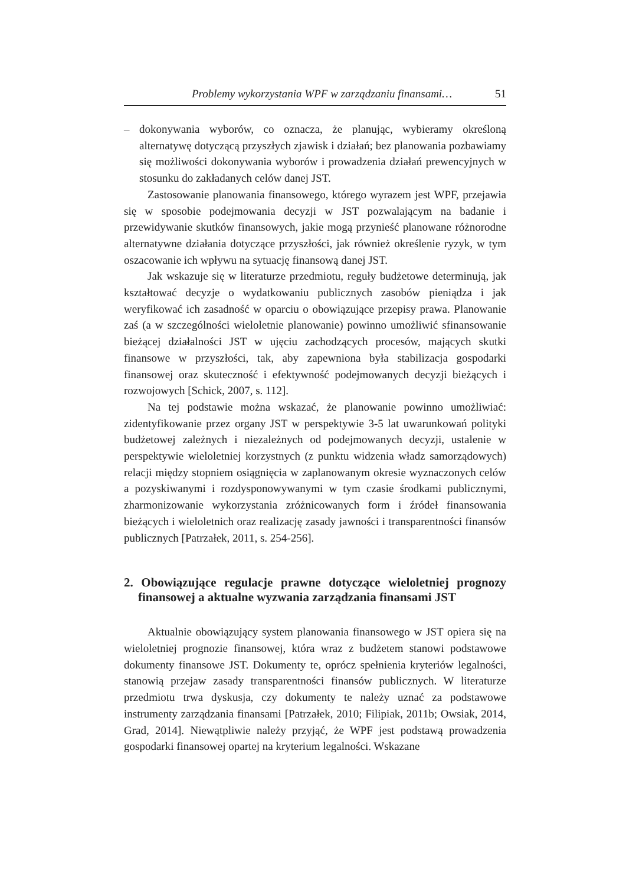Problemy wykorzystania WPF w zarządzaniu finansami… 51
– dokonywania wyborów, co oznacza, że planując, wybieramy określoną alternatywę dotyczącą przyszłych zjawisk i działań; bez planowania pozbawiamy się możliwości dokonywania wyborów i prowadzenia działań prewencyjnych w stosunku do zakładanych celów danej JST.
Zastosowanie planowania finansowego, którego wyrazem jest WPF, przejawia się w sposobie podejmowania decyzji w JST pozwalającym na badanie i przewidywanie skutków finansowych, jakie mogą przynieść planowane różnorodne alternatywne działania dotyczące przyszłości, jak również określenie ryzyk, w tym oszacowanie ich wpływu na sytuację finansową danej JST.
Jak wskazuje się w literaturze przedmiotu, reguły budżetowe determinują, jak kształtować decyzje o wydatkowaniu publicznych zasobów pieniądza i jak weryfikować ich zasadność w oparciu o obowiązujące przepisy prawa. Planowanie zaś (a w szczególności wieloletnie planowanie) powinno umożliwić sfinansowanie bieżącej działalności JST w ujęciu zachodzących procesów, mających skutki finansowe w przyszłości, tak, aby zapewniona była stabilizacja gospodarki finansowej oraz skuteczność i efektywność podejmowanych decyzji bieżących i rozwojowych [Schick, 2007, s. 112].
Na tej podstawie można wskazać, że planowanie powinno umożliwiać: zidentyfikowanie przez organy JST w perspektywie 3-5 lat uwarunkowań polityki budżetowej zależnych i niezależnych od podejmowanych decyzji, ustalenie w perspektywie wieloletniej korzystnych (z punktu widzenia władz samorządowych) relacji między stopniem osiągnięcia w zaplanowanym okresie wyznaczonych celów a pozyskiwanymi i rozdysponowywanymi w tym czasie środkami publicznymi, zharmonizowanie wykorzystania zróżnicowanych form i źródeł finansowania bieżących i wieloletnich oraz realizację zasady jawności i transparentności finansów publicznych [Patrzałek, 2011, s. 254-256].
2. Obowiązujące regulacje prawne dotyczące wieloletniej prognozy finansowej a aktualne wyzwania zarządzania finansami JST
Aktualnie obowiązujący system planowania finansowego w JST opiera się na wieloletniej prognozie finansowej, która wraz z budżetem stanowi podstawowe dokumenty finansowe JST. Dokumenty te, oprócz spełnienia kryteriów legalności, stanowią przejaw zasady transparentności finansów publicznych. W literaturze przedmiotu trwa dyskusja, czy dokumenty te należy uznać za podstawowe instrumenty zarządzania finansami [Patrzałek, 2010; Filipiak, 2011b; Owsiak, 2014, Grad, 2014]. Niewątpliwie należy przyjąć, że WPF jest podstawą prowadzenia gospodarki finansowej opartej na kryterium legalności. Wskazane